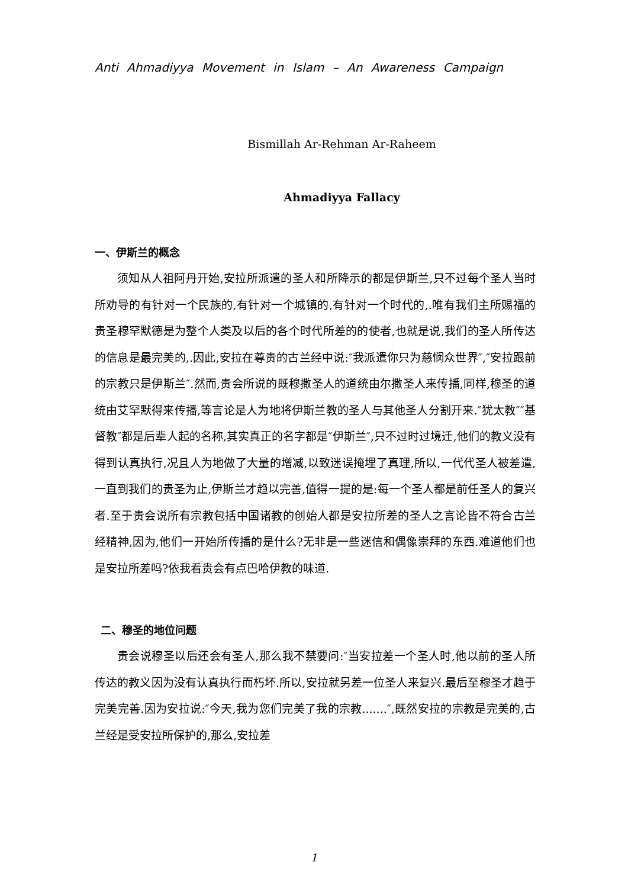Anti Ahmadiyya Movement in Islam – An Awareness Campaign
Bismillah Ar-Rehman Ar-Raheem
Ahmadiyya Fallacy
一、伊斯兰的概念
须知从人祖阿丹开始,安拉所派遣的圣人和所降示的都是伊斯兰,只不过每个圣人当时所劝导的有针对一个民族的,有针对一个城镇的,有针对一个时代的,.唯有我们主所赐福的贵圣穆罕默德是为整个人类及以后的各个时代所差的的使者,也就是说,我们的圣人所传达的信息是最完美的,.因此,安拉在尊贵的古兰经中说:″我派遣你只为慈悯众世界″,″安拉跟前的宗教只是伊斯兰″.然而,贵会所说的既穆撒圣人的道统由尔撒圣人来传播,同样,穆圣的道统由艾罕默得来传播,等言论是人为地将伊斯兰教的圣人与其他圣人分割开来.″犹太教″″基督教″都是后辈人起的名称,其实真正的名字都是″伊斯兰″,只不过时过境迁,他们的教义没有得到认真执行,况且人为地做了大量的增减,以致迷误掩埋了真理,所以,一代代圣人被差遣,一直到我们的贵圣为止,伊斯兰才趋以完善,值得一提的是:每一个圣人都是前任圣人的复兴者.至于贵会说所有宗教包括中国诸教的创始人都是安拉所差的圣人之言论皆不符合古兰经精神,因为,他们一开始所传播的是什么?无非是一些迷信和偶像崇拜的东西.难道他们也是安拉所差吗?依我看贵会有点巴哈伊教的味道.
二、穆圣的地位问题
贵会说穆圣以后还会有圣人,那么我不禁要问:″当安拉差一个圣人时,他以前的圣人所传达的教义因为没有认真执行而朽坏.所以,安拉就另差一位圣人来复兴.最后至穆圣才趋于完美完善.因为安拉说:″今天,我为您们完美了我的宗教.......″,既然安拉的宗教是完美的,古兰经是受安拉所保护的,那么,安拉差
1